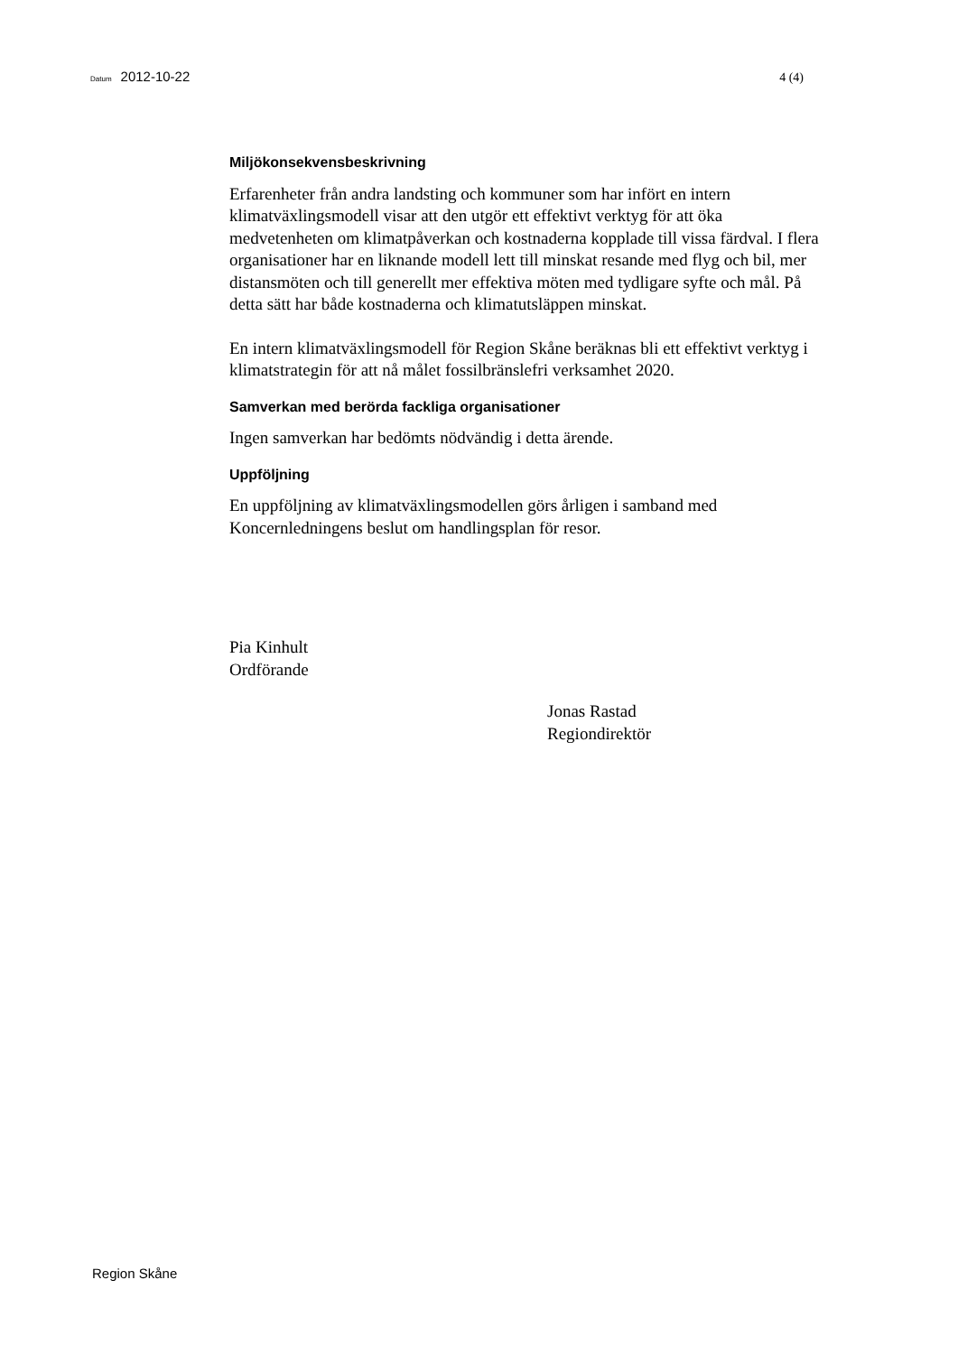Datum 2012-10-22 4 (4)
Miljökonsekvensbeskrivning
Erfarenheter från andra landsting och kommuner som har infört en intern klimatväxlingsmodell visar att den utgör ett effektivt verktyg för att öka medvetenheten om klimatpåverkan och kostnaderna kopplade till vissa färdval. I flera organisationer har en liknande modell lett till minskat resande med flyg och bil, mer distansmöten och till generellt mer effektiva möten med tydligare syfte och mål. På detta sätt har både kostnaderna och klimatutsläppen minskat.
En intern klimatväxlingsmodell för Region Skåne beräknas bli ett effektivt verktyg i klimatstrategin för att nå målet fossilbränslefri verksamhet 2020.
Samverkan med berörda fackliga organisationer
Ingen samverkan har bedömts nödvändig i detta ärende.
Uppföljning
En uppföljning av klimatväxlingsmodellen görs årligen i samband med Koncernledningens beslut om handlingsplan för resor.
Pia Kinhult
Ordförande
Jonas Rastad
Regiondirektör
Region Skåne